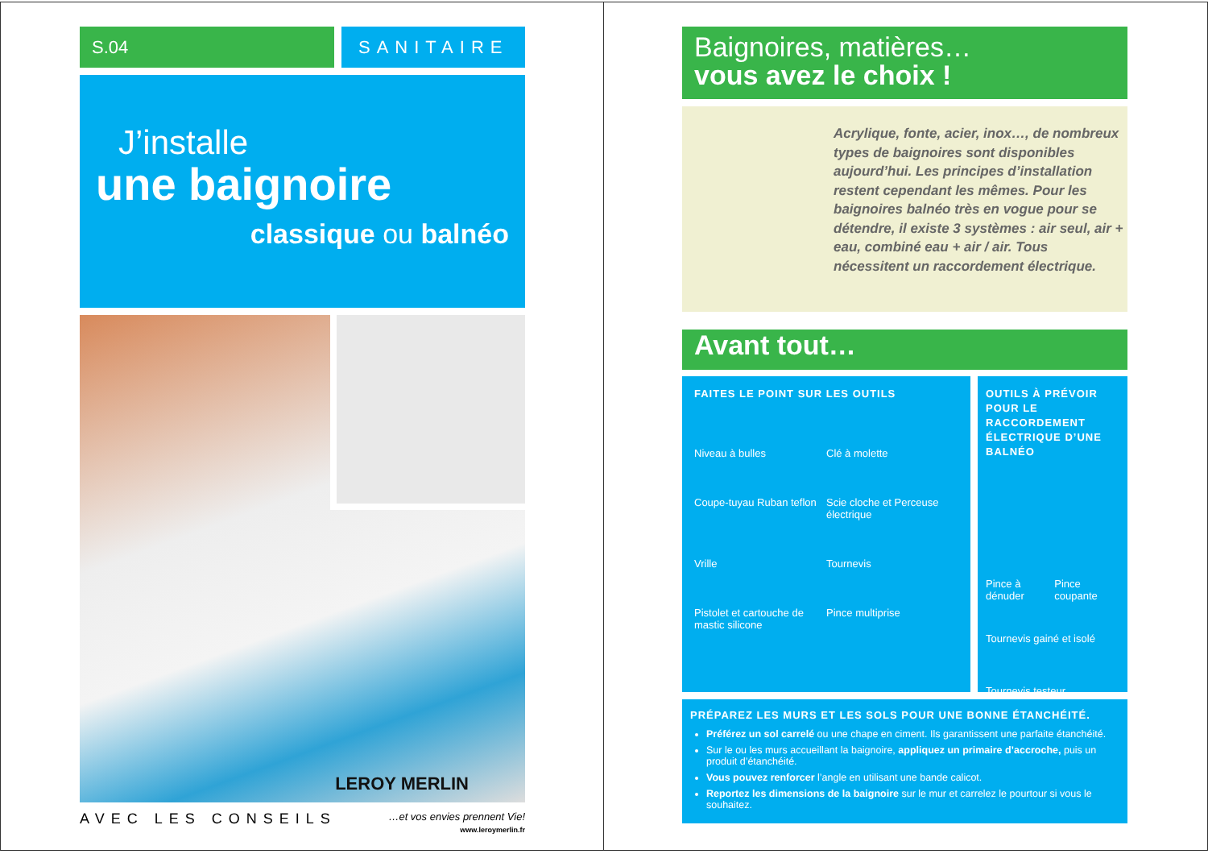S.04 SANITAIRE
J’installe
une baignoire
classique ou balnéo
LEROY MERLIN
AVEC LES CONSEILS …et vos envies prennent Vie!
www.leroymerlin.fr
Baignoires, matières…
vous avez le choix !
Acrylique, fonte, acier, inox…, de nombreux types de baignoires sont disponibles aujourd’hui. Les principes d’installation restent cependant les mêmes. Pour les baignoires balnéo très en vogue pour se détendre, il existe 3 systèmes : air seul, air + eau, combiné eau + air / air. Tous nécessitent un raccordement électrique.
Avant tout…
FAITES LE POINT SUR LES OUTILS
Niveau à bulles Clé à molette Coupe-tuyau Ruban teflon Scie cloche et Perceuse électrique Vrille Tournevis Pistolet et cartouche de mastic silicone Pince multiprise
OUTILS À PRÉVOIR POUR LE RACCORDEMENT ÉLECTRIQUE D’UNE BALNÉO
Pince à dénuder Pince coupante
Tournevis gainé et isolé
Tournevis testeur
PRÉPAREZ LES MURS ET LES SOLS POUR UNE BONNE ÉTANCHÉITÉ.
Préférez un sol carrelé ou une chape en ciment. Ils garantissent une parfaite étanchéité.
Sur le ou les murs accueillant la baignoire, appliquez un primaire d’accroche, puis un produit d’étanchéité.
Vous pouvez renforcer l’angle en utilisant une bande calicot.
Reportez les dimensions de la baignoire sur le mur et carrelez le pourtour si vous le souhaitez.